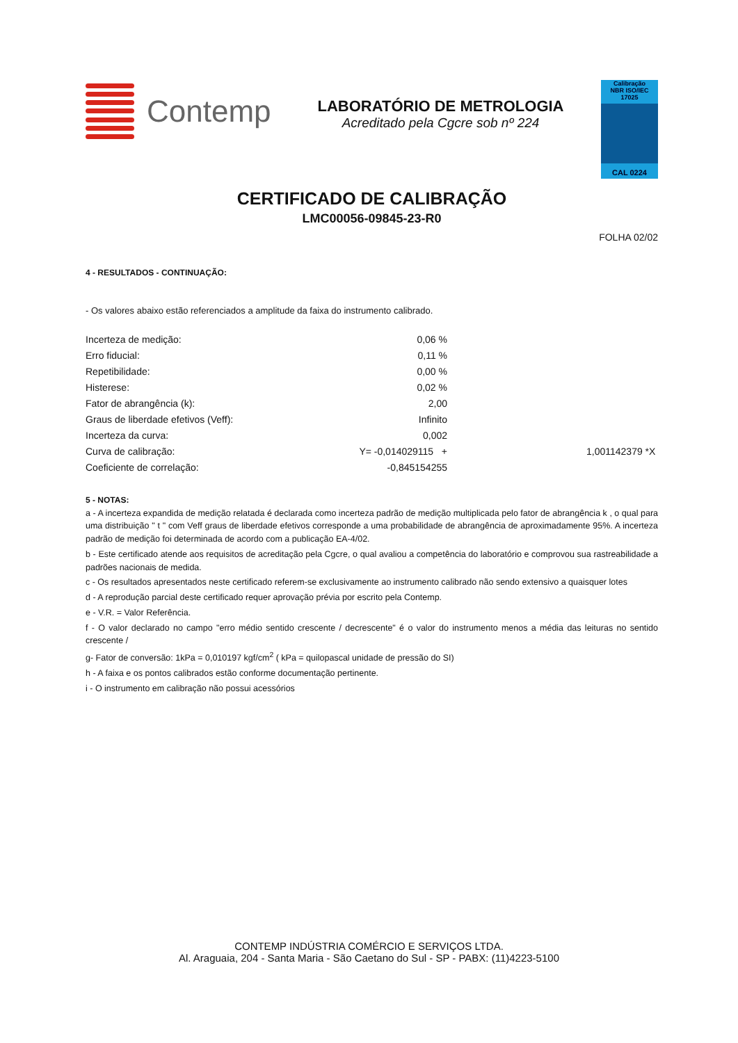Contemp
LABORATÓRIO DE METROLOGIA
Acreditado pela Cgcre sob nº 224
Calibração
NBR ISO/IEC
17025
CAL 0224
CERTIFICADO DE CALIBRAÇÃO
LMC00056-09845-23-R0
FOLHA 02/02
4 - RESULTADOS - CONTINUAÇÃO:
- Os valores abaixo estão referenciados a amplitude da faixa do instrumento calibrado.
| Incerteza de medição: | 0,06 % | |
| Erro fiducial: | 0,11 % | |
| Repetibilidade: | 0,00 % | |
| Histerese: | 0,02 % | |
| Fator de abrangência (k): | 2,00 | |
| Graus de liberdade efetivos (Veff): | Infinito | |
| Incerteza da curva: | 0,002 | |
| Curva de calibração: | Y= -0,014029115 + | 1,001142379 *X |
| Coeficiente de correlação: | -0,845154255 | |
5 - NOTAS:
a - A incerteza expandida de medição relatada é declarada como incerteza padrão de medição multiplicada pelo fator de abrangência k , o qual para uma distribuição " t " com Veff graus de liberdade efetivos corresponde a uma probabilidade de abrangência de aproximadamente 95%. A incerteza padrão de medição foi determinada de acordo com a publicação EA-4/02.
b - Este certificado atende aos requisitos de acreditação pela Cgcre, o qual avaliou a competência do laboratório e comprovou sua rastreabilidade a padrões nacionais de medida.
c - Os resultados apresentados neste certificado referem-se exclusivamente ao instrumento calibrado não sendo extensivo a quaisquer lotes
d - A reprodução parcial deste certificado requer aprovação prévia por escrito pela Contemp.
e - V.R. = Valor Referência.
f - O valor declarado no campo "erro médio sentido crescente / decrescente" é o valor do instrumento menos a média das leituras no sentido crescente /
g- Fator de conversão: 1kPa = 0,010197 kgf/cm<sup>2</sup> ( kPa = quilopascal unidade de pressão do SI)
h - A faixa e os pontos calibrados estão conforme documentação pertinente.
i - O instrumento em calibração não possui acessórios
CONTEMP INDÚSTRIA COMÉRCIO E SERVIÇOS LTDA.
Al. Araguaia, 204 - Santa Maria - São Caetano do Sul - SP - PABX: (11)4223-5100